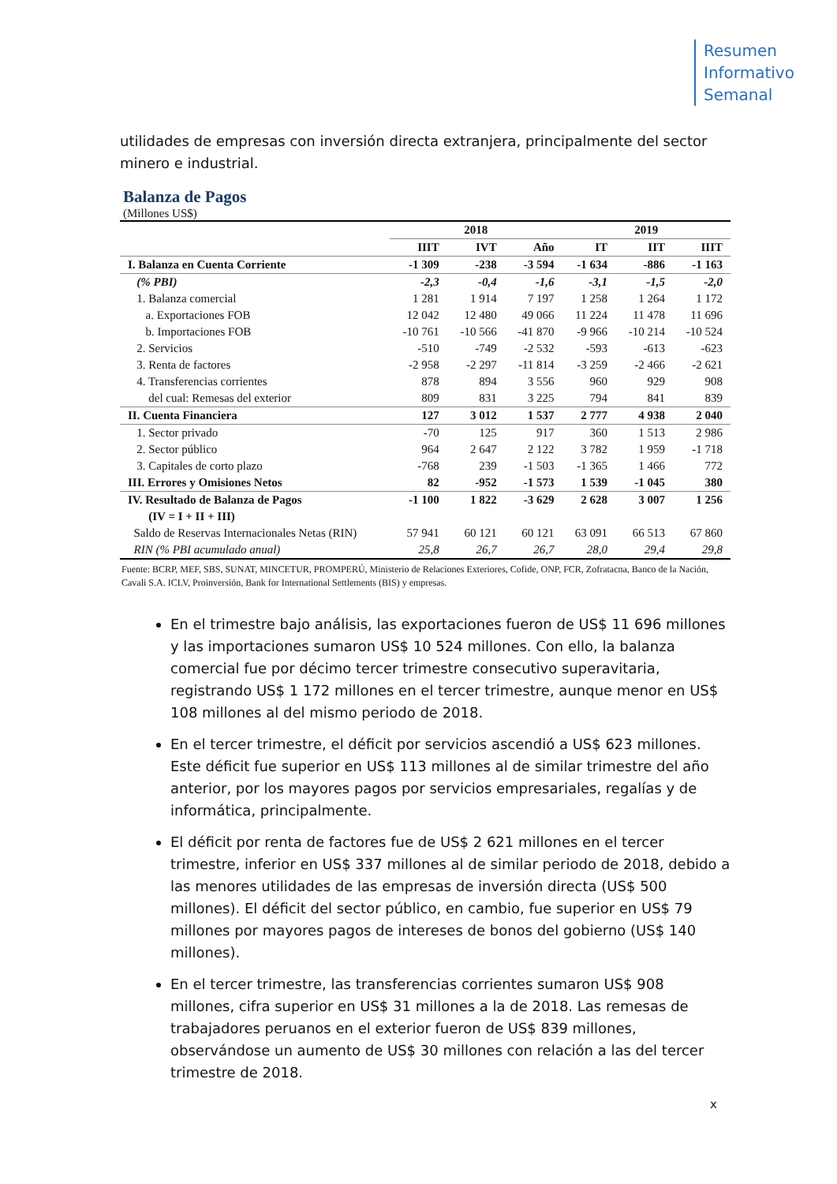Resumen
Informativo
Semanal
utilidades de empresas con inversión directa extranjera, principalmente del sector minero e industrial.
Balanza de Pagos
(Millones US$)
| | 2018 | | | 2019 | | |
| --- | --- | --- | --- | --- | --- | --- |
| | IIIT | IVT | Año | IT | IIT | IIIT |
| I. Balanza en Cuenta Corriente | -1 309 | -238 | -3 594 | -1 634 | -886 | -1 163 |
| (% PBI) | -2,3 | -0,4 | -1,6 | -3,1 | -1,5 | -2,0 |
| 1. Balanza comercial | 1 281 | 1 914 | 7 197 | 1 258 | 1 264 | 1 172 |
| a. Exportaciones FOB | 12 042 | 12 480 | 49 066 | 11 224 | 11 478 | 11 696 |
| b. Importaciones FOB | -10 761 | -10 566 | -41 870 | -9 966 | -10 214 | -10 524 |
| 2. Servicios | -510 | -749 | -2 532 | -593 | -613 | -623 |
| 3. Renta de factores | -2 958 | -2 297 | -11 814 | -3 259 | -2 466 | -2 621 |
| 4. Transferencias corrientes | 878 | 894 | 3 556 | 960 | 929 | 908 |
| del cual: Remesas del exterior | 809 | 831 | 3 225 | 794 | 841 | 839 |
| II. Cuenta Financiera | 127 | 3 012 | 1 537 | 2 777 | 4 938 | 2 040 |
| 1. Sector privado | -70 | 125 | 917 | 360 | 1 513 | 2 986 |
| 2. Sector público | 964 | 2 647 | 2 122 | 3 782 | 1 959 | -1 718 |
| 3. Capitales de corto plazo | -768 | 239 | -1 503 | -1 365 | 1 466 | 772 |
| III. Errores y Omisiones Netos | 82 | -952 | -1 573 | 1 539 | -1 045 | 380 |
| IV. Resultado de Balanza de Pagos | -1 100 | 1 822 | -3 629 | 2 628 | 3 007 | 1 256 |
| (IV = I + II + III) | | | | | | |
| Saldo de Reservas Internacionales Netas (RIN) | 57 941 | 60 121 | 60 121 | 63 091 | 66 513 | 67 860 |
| RIN (% PBI acumulado anual) | 25,8 | 26,7 | 26,7 | 28,0 | 29,4 | 29,8 |
Fuente: BCRP, MEF, SBS, SUNAT, MINCETUR, PROMPERÚ, Ministerio de Relaciones Exteriores, Cofide, ONP, FCR, Zofratacna, Banco de la Nación, Cavali S.A. ICLV, Proinversión, Bank for International Settlements (BIS) y empresas.
En el trimestre bajo análisis, las exportaciones fueron de US$ 11 696 millones y las importaciones sumaron US$ 10 524 millones. Con ello, la balanza comercial fue por décimo tercer trimestre consecutivo superavitaria, registrando US$ 1 172 millones en el tercer trimestre, aunque menor en US$ 108 millones al del mismo periodo de 2018.
En el tercer trimestre, el déficit por servicios ascendió a US$ 623 millones. Este déficit fue superior en US$ 113 millones al de similar trimestre del año anterior, por los mayores pagos por servicios empresariales, regalías y de informática, principalmente.
El déficit por renta de factores fue de US$ 2 621 millones en el tercer trimestre, inferior en US$ 337 millones al de similar periodo de 2018, debido a las menores utilidades de las empresas de inversión directa (US$ 500 millones). El déficit del sector público, en cambio, fue superior en US$ 79 millones por mayores pagos de intereses de bonos del gobierno (US$ 140 millones).
En el tercer trimestre, las transferencias corrientes sumaron US$ 908 millones, cifra superior en US$ 31 millones a la de 2018. Las remesas de trabajadores peruanos en el exterior fueron de US$ 839 millones, observándose un aumento de US$ 30 millones con relación a las del tercer trimestre de 2018.
x